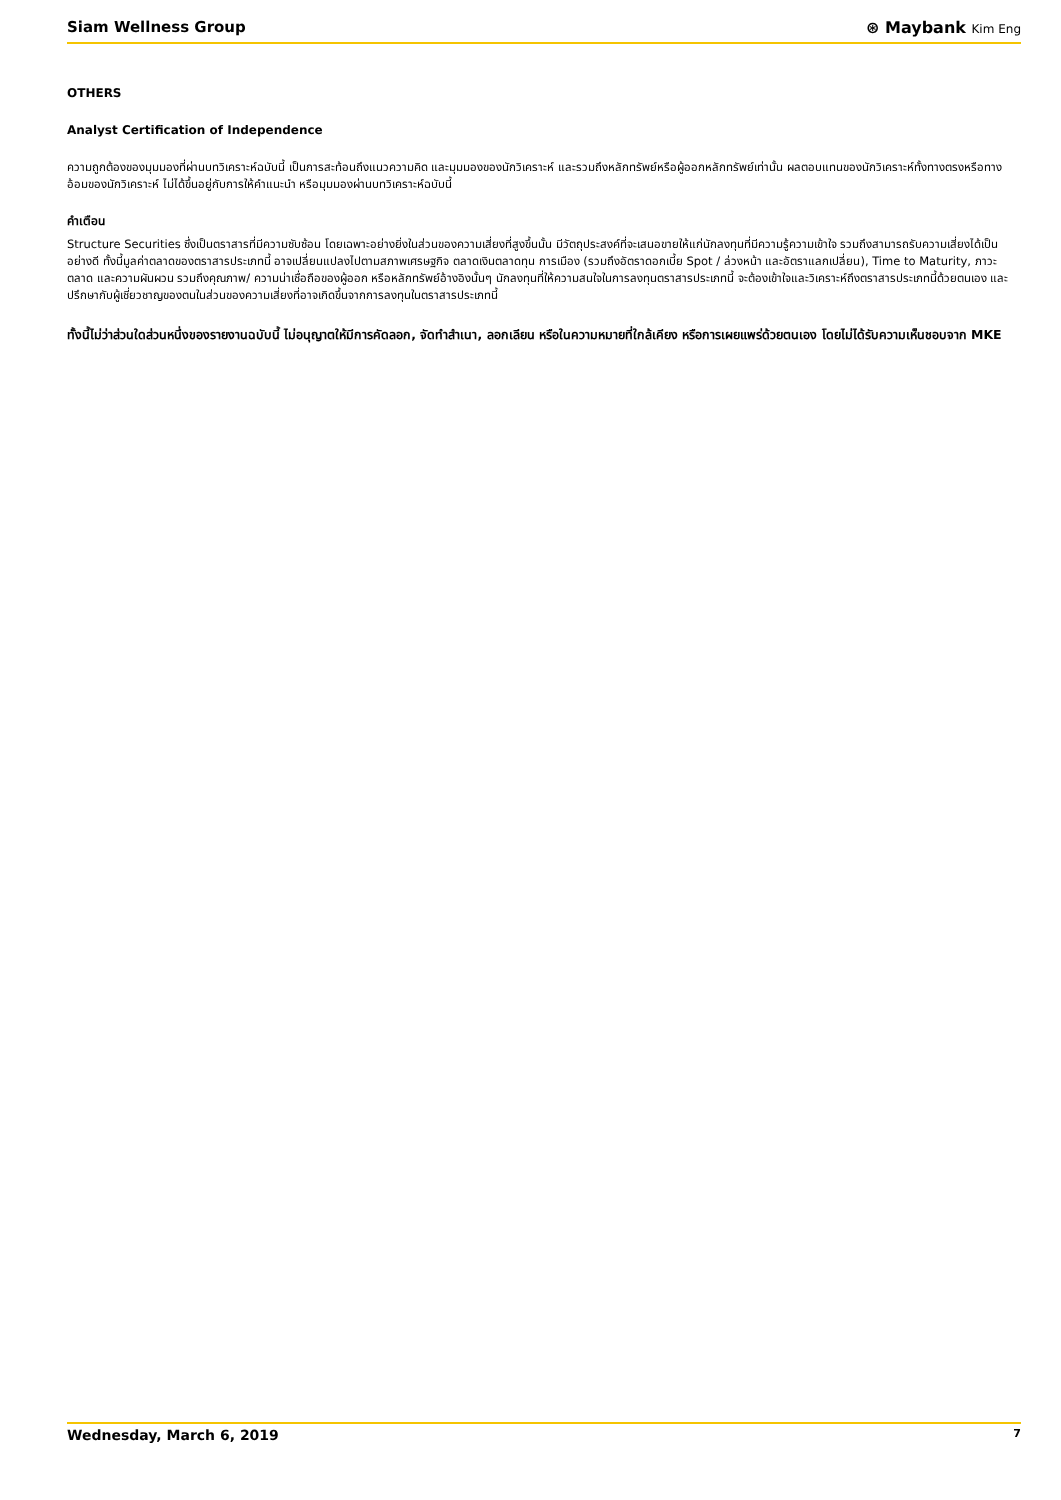Siam Wellness Group ⊛ Maybank Kim Eng
OTHERS
Analyst Certification of Independence
ความถูกต้องของมุมมองที่ผ่านบทวิเคราะห์ฉบับนี้ เป็นการสะท้อนถึงแนวความคิด และมุมมองของนักวิเคราะห์ และรวมถึงหลักทรัพย์หรือผู้ออกหลักทรัพย์เท่านั้น ผลตอบแทนของนักวิเคราะห์ทั้งทางตรงหรือทางอ้อมของนักวิเคราะห์ ไม่ได้ขึ้นอยู่กับการให้คำแนะนำ หรือมุมมองผ่านบทวิเคราะห์ฉบับนี้
คำเตือน
Structure Securities ซึ่งเป็นตราสารที่มีความซับซ้อน โดยเฉพาะอย่างยิ่งในส่วนของความเสี่ยงที่สูงขึ้นนั้น มีวัตถุประสงค์ที่จะเสนอขายให้แก่นักลงทุนที่มีความรู้ความเข้าใจ รวมถึงสามารถรับความเสี่ยงได้เป็นอย่างดี ทั้งนี้มูลค่าตลาดของตราสารประเภทนี้ อาจเปลี่ยนแปลงไปตามสภาพเศรษฐกิจ ตลาดเงินตลาดทุน การเมือง (รวมถึงอัตราดอกเบี้ย Spot / ล่วงหน้า และอัตราแลกเปลี่ยน), Time to Maturity, ภาวะตลาด และความผันผวน รวมถึงคุณภาพ/ ความน่าเชื่อถือของผู้ออก หรือหลักทรัพย์อ้างอิงนั้นๆ นักลงทุนที่ให้ความสนใจในการลงทุนตราสารประเภทนี้ จะต้องเข้าใจและวิเคราะห์ถึงตราสารประเภทนี้ด้วยตนเอง และปรึกษากับผู้เชี่ยวชาญของตนในส่วนของความเสี่ยงที่อาจเกิดขึ้นจากการลงทุนในตราสารประเภทนี้
ทั้งนี้ไม่ว่าส่วนใดส่วนหนึ่งของรายงานฉบับนี้ ไม่อนุญาตให้มีการคัดลอก, จัดทำสำเนา, ลอกเลียน หรือในความหมายที่ใกล้เคียง หรือการเผยแพร่ด้วยตนเอง โดยไม่ได้รับความเห็นชอบจาก MKE
Wednesday, March 6, 2019 7